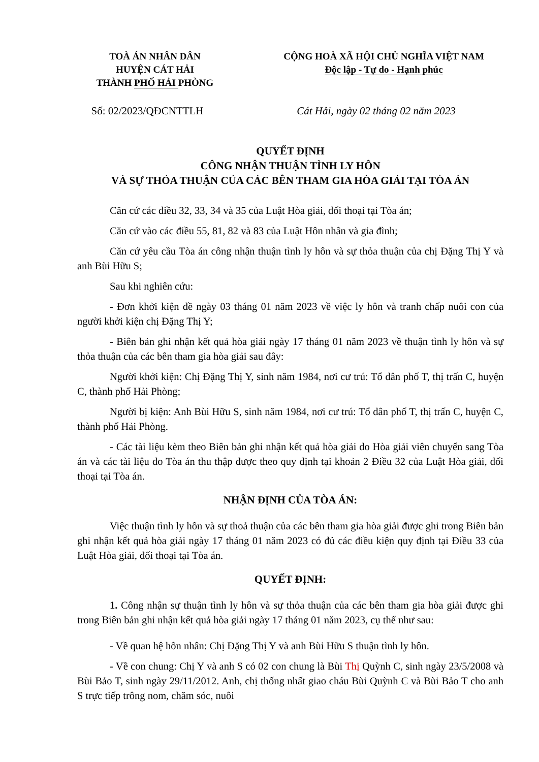TOÀ ÁN NHÂN DÂN
HUYỆN CÁT HẢI
THÀNH PHỐ HẢI PHÒNG
CỘNG HOÀ XÃ HỘI CHỦ NGHĨA VIỆT NAM
Độc lập - Tự do - Hạnh phúc
Số: 02/2023/QĐCNTTLH Cát Hải, ngày 02 tháng 02 năm 2023
QUYẾT ĐỊNH
CÔNG NHẬN THUẬN TÌNH LY HÔN
VÀ SỰ THỎA THUẬN CỦA CÁC BÊN THAM GIA HÒA GIẢI TẠI TÒA ÁN
Căn cứ các điều 32, 33, 34 và 35 của Luật Hòa giải, đối thoại tại Tòa án;
Căn cứ vào các điều 55, 81, 82 và 83 của Luật Hôn nhân và gia đình;
Căn cứ yêu cầu Tòa án công nhận thuận tình ly hôn và sự thỏa thuận của chị Đặng Thị Y và anh Bùi Hữu S;
Sau khi nghiên cứu:
- Đơn khởi kiện đề ngày 03 tháng 01 năm 2023 về việc ly hôn và tranh chấp nuôi con của người khởi kiện chị Đặng Thị Y;
- Biên bản ghi nhận kết quả hòa giải ngày 17 tháng 01 năm 2023 về thuận tình ly hôn và sự thỏa thuận của các bên tham gia hòa giải sau đây:
Người khởi kiện: Chị Đặng Thị Y, sinh năm 1984, nơi cư trú: Tổ dân phố T, thị trấn C, huyện C, thành phố Hải Phòng;
Người bị kiện: Anh Bùi Hữu S, sinh năm 1984, nơi cư trú: Tổ dân phố T, thị trấn C, huyện C, thành phố Hải Phòng.
- Các tài liệu kèm theo Biên bản ghi nhận kết quả hòa giải do Hòa giải viên chuyển sang Tòa án và các tài liệu do Tòa án thu thập được theo quy định tại khoản 2 Điều 32 của Luật Hòa giải, đối thoại tại Tòa án.
NHẬN ĐỊNH CỦA TÒA ÁN:
Việc thuận tình ly hôn và sự thoả thuận của các bên tham gia hòa giải được ghi trong Biên bản ghi nhận kết quả hòa giải ngày 17 tháng 01 năm 2023 có đủ các điều kiện quy định tại Điều 33 của Luật Hòa giải, đối thoại tại Tòa án.
QUYẾT ĐỊNH:
1. Công nhận sự thuận tình ly hôn và sự thỏa thuận của các bên tham gia hòa giải được ghi trong Biên bản ghi nhận kết quả hòa giải ngày 17 tháng 01 năm 2023, cụ thể như sau:
- Về quan hệ hôn nhân: Chị Đặng Thị Y và anh Bùi Hữu S thuận tình ly hôn.
- Về con chung: Chị Y và anh S có 02 con chung là Bùi Thị Quỳnh C, sinh ngày 23/5/2008 và Bùi Bảo T, sinh ngày 29/11/2012. Anh, chị thống nhất giao cháu Bùi Quỳnh C và Bùi Bảo T cho anh S trực tiếp trông nom, chăm sóc, nuôi